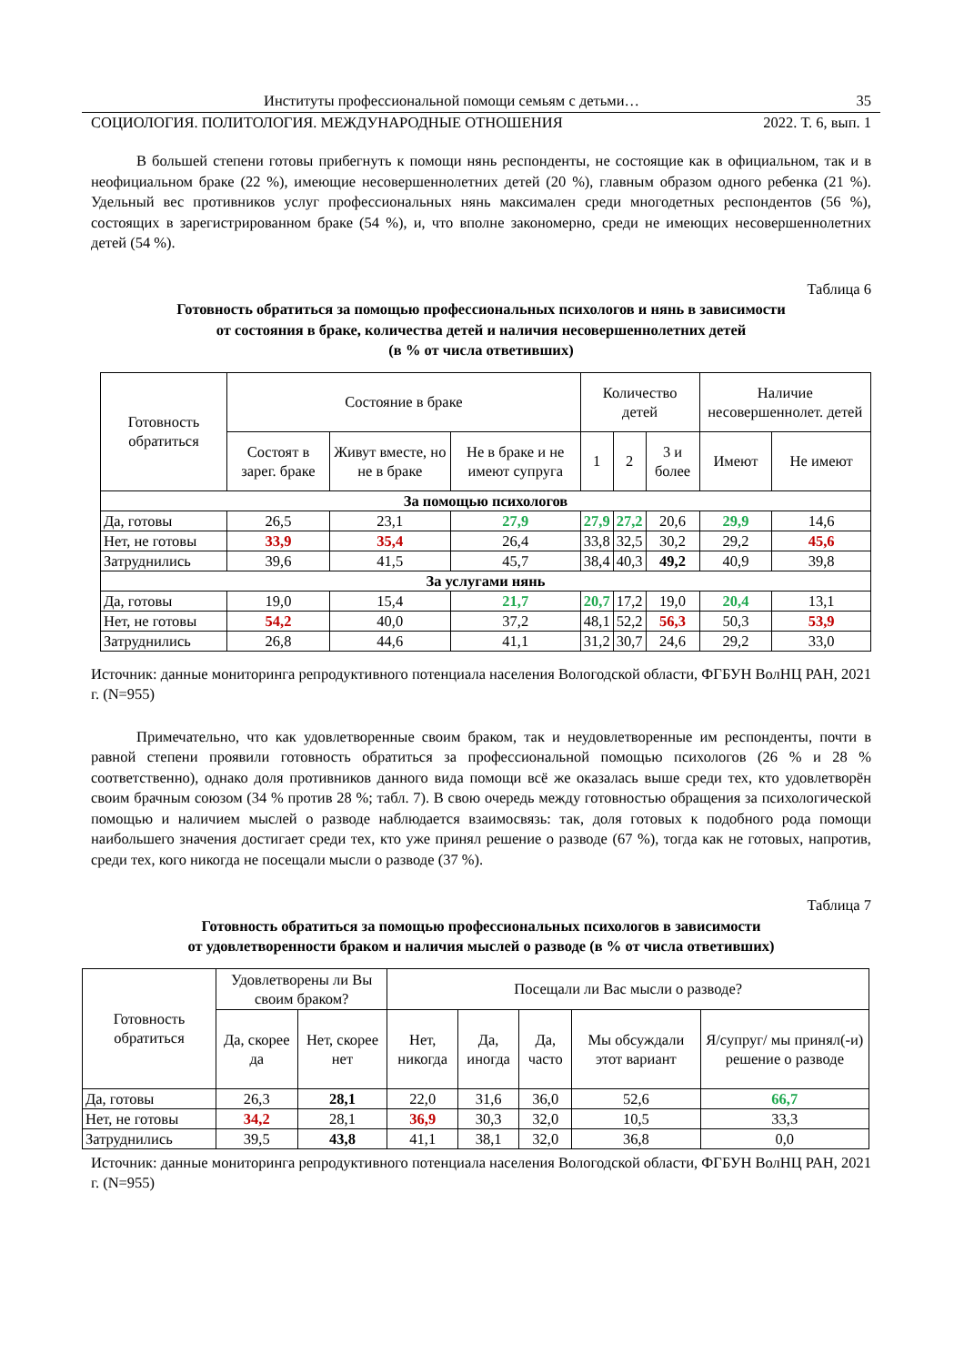Институты профессиональной помощи семьям с детьми… 35
СОЦИОЛОГИЯ. ПОЛИТОЛОГИЯ. МЕЖДУНАРОДНЫЕ ОТНОШЕНИЯ 2022. Т. 6, вып. 1
В большей степени готовы прибегнуть к помощи нянь респонденты, не состоящие как в официальном, так и в неофициальном браке (22 %), имеющие несовершеннолетних детей (20 %), главным образом одного ребенка (21 %). Удельный вес противников услуг профессиональных нянь максимален среди многодетных респондентов (56 %), состоящих в зарегистрированном браке (54 %), и, что вполне закономерно, среди не имеющих несовершеннолетних детей (54 %).
Таблица 6
Готовность обратиться за помощью профессиональных психологов и нянь в зависимости
от состояния в браке, количества детей и наличия несовершеннолетних детей
(в % от числа ответивших)
| Готовность обратиться | Состояние в браке | | | Количество детей | | | Наличие несовершеннолет. детей | |
| --- | --- | --- | --- | --- | --- | --- | --- | --- |
| | Состоят в зарег. браке | Живут вместе, но не в браке | Не в браке и не имеют супруга | 1 | 2 | 3 и более | Имеют | Не имеют |
| За помощью психологов | | | | | | | | |
| Да, готовы | 26,5 | 23,1 | 27,9 | 27,9 | 27,2 | 20,6 | 29,9 | 14,6 |
| Нет, не готовы | 33,9 | 35,4 | 26,4 | 33,8 | 32,5 | 30,2 | 29,2 | 45,6 |
| Затруднились | 39,6 | 41,5 | 45,7 | 38,4 | 40,3 | 49,2 | 40,9 | 39,8 |
| За услугами нянь | | | | | | | | |
| Да, готовы | 19,0 | 15,4 | 21,7 | 20,7 | 17,2 | 19,0 | 20,4 | 13,1 |
| Нет, не готовы | 54,2 | 40,0 | 37,2 | 48,1 | 52,2 | 56,3 | 50,3 | 53,9 |
| Затруднились | 26,8 | 44,6 | 41,1 | 31,2 | 30,7 | 24,6 | 29,2 | 33,0 |
Источник: данные мониторинга репродуктивного потенциала населения Вологодской области, ФГБУН ВолНЦ РАН, 2021 г. (N=955)
Примечательно, что как удовлетворенные своим браком, так и неудовлетворенные им респонденты, почти в равной степени проявили готовность обратиться за профессиональной помощью психологов (26 % и 28 % соответственно), однако доля противников данного вида помощи всё же оказалась выше среди тех, кто удовлетворён своим брачным союзом (34 % против 28 %; табл. 7). В свою очередь между готовностью обращения за психологической помощью и наличием мыслей о разводе наблюдается взаимосвязь: так, доля готовых к подобного рода помощи наибольшего значения достигает среди тех, кто уже принял решение о разводе (67 %), тогда как не готовых, напротив, среди тех, кого никогда не посещали мысли о разводе (37 %).
Таблица 7
Готовность обратиться за помощью профессиональных психологов в зависимости
от удовлетворенности браком и наличия мыслей о разводе (в % от числа ответивших)
| Готовность обратиться | Удовлетворены ли Вы своим браком? | | Посещали ли Вас мысли о разводе? | | | | |
| --- | --- | --- | --- | --- | --- | --- | --- |
| | Да, скорее да | Нет, скорее нет | Нет, никогда | Да, иногда | Да, часто | Мы обсуждали этот вариант | Я/супруг/ мы принял(-и) решение о разводе |
| Да, готовы | 26,3 | 28,1 | 22,0 | 31,6 | 36,0 | 52,6 | 66,7 |
| Нет, не готовы | 34,2 | 28,1 | 36,9 | 30,3 | 32,0 | 10,5 | 33,3 |
| Затруднились | 39,5 | 43,8 | 41,1 | 38,1 | 32,0 | 36,8 | 0,0 |
Источник: данные мониторинга репродуктивного потенциала населения Вологодской области, ФГБУН ВолНЦ РАН, 2021 г. (N=955)